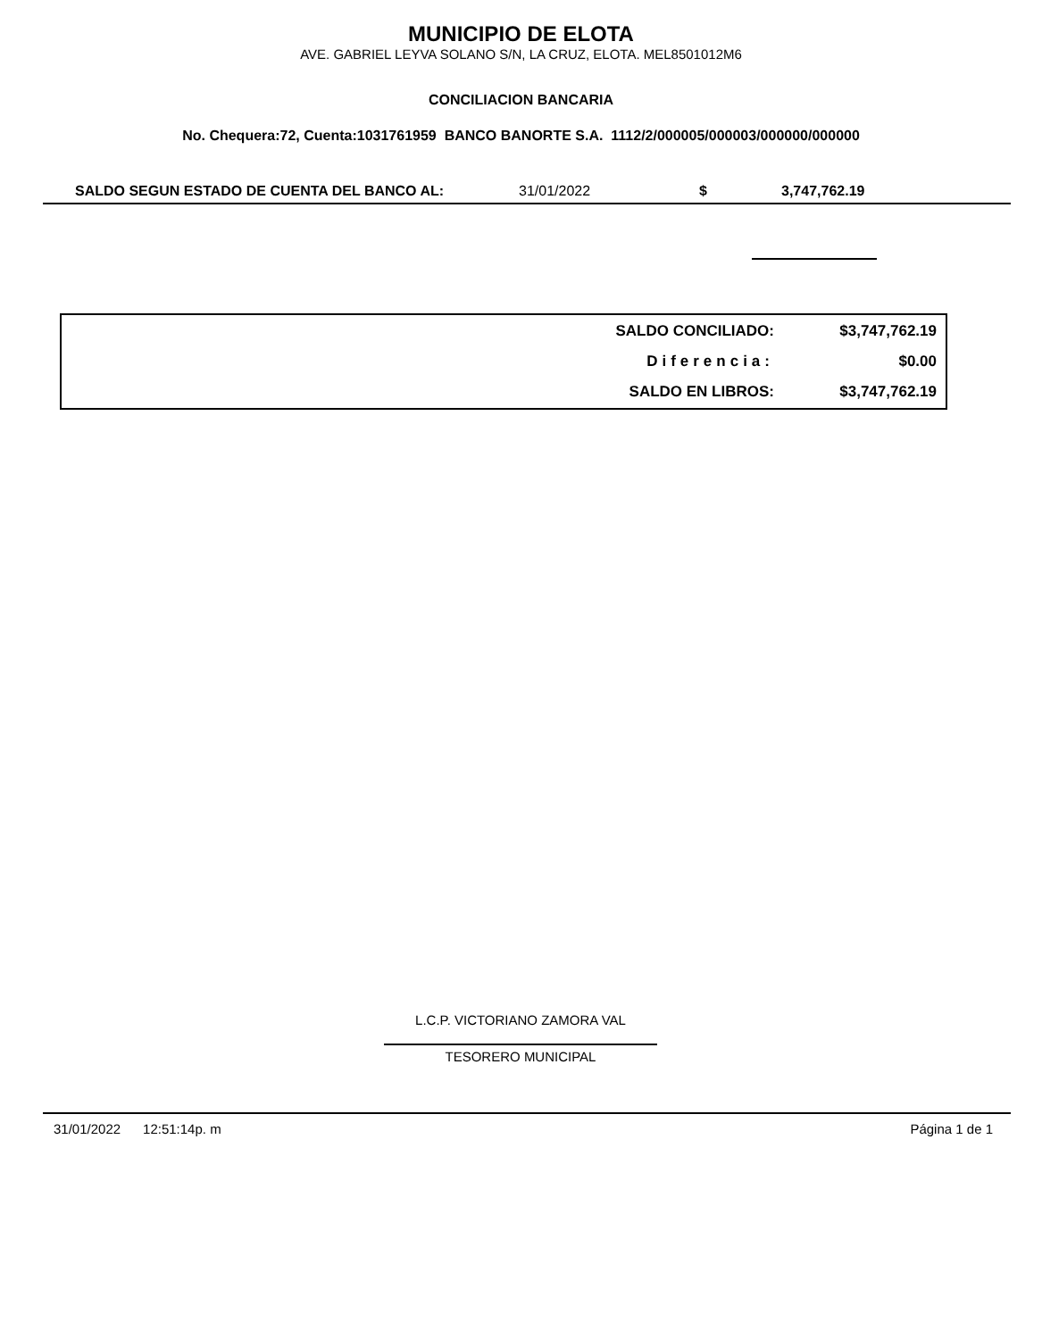MUNICIPIO DE ELOTA
AVE. GABRIEL LEYVA SOLANO S/N, LA CRUZ, ELOTA. MEL8501012M6
CONCILIACION BANCARIA
No. Chequera:72, Cuenta:1031761959 BANCO BANORTE S.A. 1112/2/000005/000003/000000/000000
| SALDO SEGUN ESTADO DE CUENTA DEL BANCO AL: | 31/01/2022 | $ | 3,747,762.19 |
| SALDO CONCILIADO: | $3,747,762.19 |
| Diferencia: | $0.00 |
| SALDO EN LIBROS: | $3,747,762.19 |
L.C.P. VICTORIANO ZAMORA VAL
TESORERO MUNICIPAL
31/01/2022 12:51:14p. m Página 1 de 1